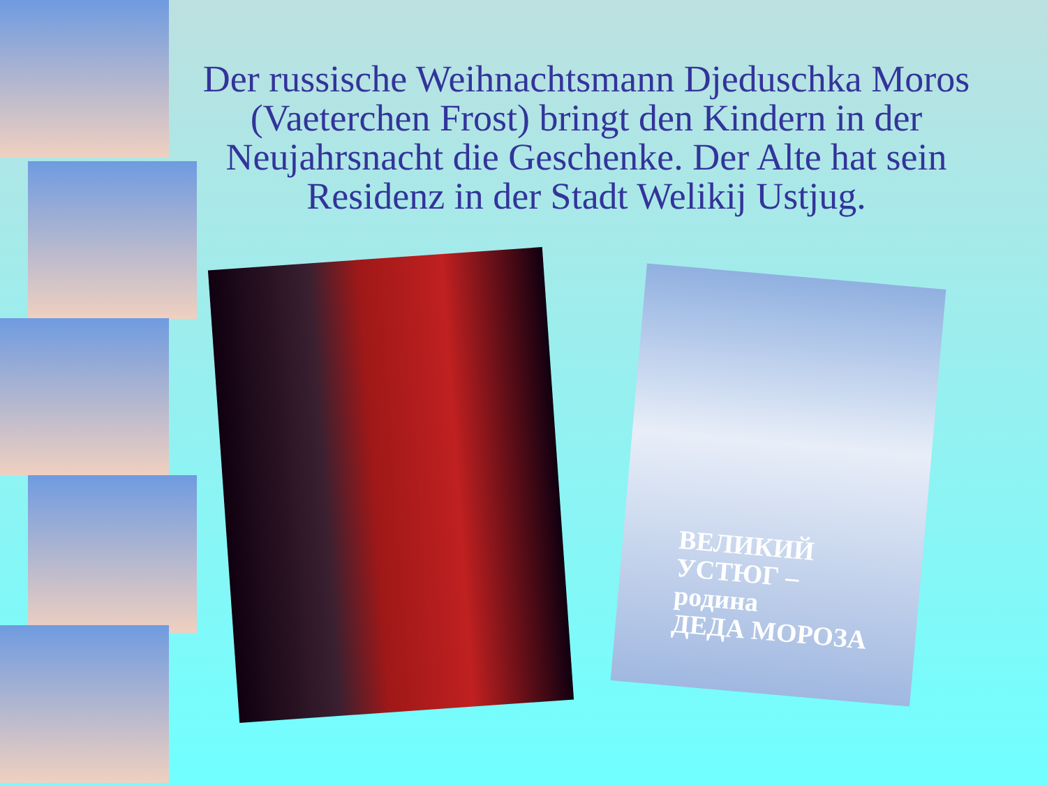Der russische Weihnachtsmann Djeduschka Moros (Vaeterchen Frost) bringt den Kindern in der Neujahrsnacht die Geschenke. Der Alte hat sein Residenz in der Stadt Welikij Ustjug.
ВЕЛИКИЙ УСТЮГ –
родина
ДЕДА МОРОЗА